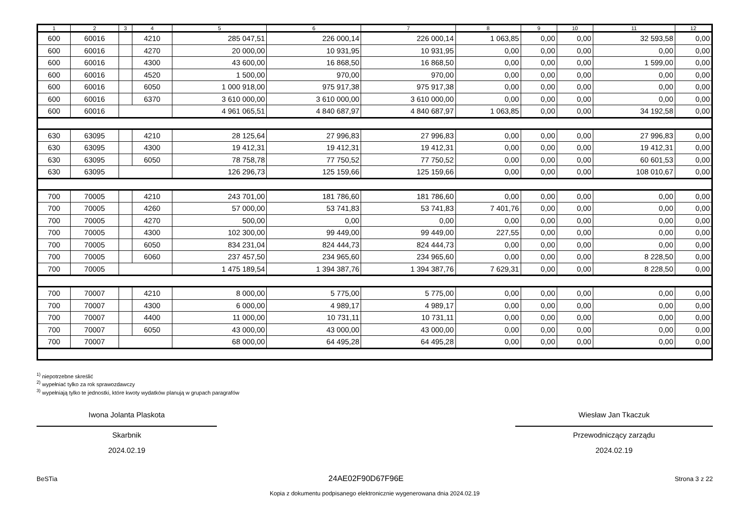| 1 | 2 | 3 | 4 | 5 | 6 | 7 | 8 | 9 | 10 | 11 | 12 |
| --- | --- | --- | --- | --- | --- | --- | --- | --- | --- | --- | --- |
| 600 | 60016 | | 4210 | 285 047,51 | 226 000,14 | 226 000,14 | 1 063,85 | 0,00 | 0,00 | 32 593,58 | 0,00 |
| 600 | 60016 | | 4270 | 20 000,00 | 10 931,95 | 10 931,95 | 0,00 | 0,00 | 0,00 | 0,00 | 0,00 |
| 600 | 60016 | | 4300 | 43 600,00 | 16 868,50 | 16 868,50 | 0,00 | 0,00 | 0,00 | 1 599,00 | 0,00 |
| 600 | 60016 | | 4520 | 1 500,00 | 970,00 | 970,00 | 0,00 | 0,00 | 0,00 | 0,00 | 0,00 |
| 600 | 60016 | | 6050 | 1 000 918,00 | 975 917,38 | 975 917,38 | 0,00 | 0,00 | 0,00 | 0,00 | 0,00 |
| 600 | 60016 | | 6370 | 3 610 000,00 | 3 610 000,00 | 3 610 000,00 | 0,00 | 0,00 | 0,00 | 0,00 | 0,00 |
| 600 | 60016 | | | 4 961 065,51 | 4 840 687,97 | 4 840 687,97 | 1 063,85 | 0,00 | 0,00 | 34 192,58 | 0,00 |
| 630 | 63095 | | 4210 | 28 125,64 | 27 996,83 | 27 996,83 | 0,00 | 0,00 | 0,00 | 27 996,83 | 0,00 |
| 630 | 63095 | | 4300 | 19 412,31 | 19 412,31 | 19 412,31 | 0,00 | 0,00 | 0,00 | 19 412,31 | 0,00 |
| 630 | 63095 | | 6050 | 78 758,78 | 77 750,52 | 77 750,52 | 0,00 | 0,00 | 0,00 | 60 601,53 | 0,00 |
| 630 | 63095 | | | 126 296,73 | 125 159,66 | 125 159,66 | 0,00 | 0,00 | 0,00 | 108 010,67 | 0,00 |
| 700 | 70005 | | 4210 | 243 701,00 | 181 786,60 | 181 786,60 | 0,00 | 0,00 | 0,00 | 0,00 | 0,00 |
| 700 | 70005 | | 4260 | 57 000,00 | 53 741,83 | 53 741,83 | 7 401,76 | 0,00 | 0,00 | 0,00 | 0,00 |
| 700 | 70005 | | 4270 | 500,00 | 0,00 | 0,00 | 0,00 | 0,00 | 0,00 | 0,00 | 0,00 |
| 700 | 70005 | | 4300 | 102 300,00 | 99 449,00 | 99 449,00 | 227,55 | 0,00 | 0,00 | 0,00 | 0,00 |
| 700 | 70005 | | 6050 | 834 231,04 | 824 444,73 | 824 444,73 | 0,00 | 0,00 | 0,00 | 0,00 | 0,00 |
| 700 | 70005 | | 6060 | 237 457,50 | 234 965,60 | 234 965,60 | 0,00 | 0,00 | 0,00 | 8 228,50 | 0,00 |
| 700 | 70005 | | | 1 475 189,54 | 1 394 387,76 | 1 394 387,76 | 7 629,31 | 0,00 | 0,00 | 8 228,50 | 0,00 |
| 700 | 70007 | | 4210 | 8 000,00 | 5 775,00 | 5 775,00 | 0,00 | 0,00 | 0,00 | 0,00 | 0,00 |
| 700 | 70007 | | 4300 | 6 000,00 | 4 989,17 | 4 989,17 | 0,00 | 0,00 | 0,00 | 0,00 | 0,00 |
| 700 | 70007 | | 4400 | 11 000,00 | 10 731,11 | 10 731,11 | 0,00 | 0,00 | 0,00 | 0,00 | 0,00 |
| 700 | 70007 | | 6050 | 43 000,00 | 43 000,00 | 43 000,00 | 0,00 | 0,00 | 0,00 | 0,00 | 0,00 |
| 700 | 70007 | | | 68 000,00 | 64 495,28 | 64 495,28 | 0,00 | 0,00 | 0,00 | 0,00 | 0,00 |
<sup>1)</sup> niepotrzebne skreślić
<sup>2)</sup> wypełniać tylko za rok sprawozdawczy
<sup>3)</sup> wypełniają tylko te jednostki, które kwoty wydatków planują w grupach paragrafów
Iwona Jolanta Plaskota
Skarbnik
2024.02.19
Wiesław Jan Tkaczuk
Przewodniczący zarządu
2024.02.19
BeSTia 24AE02F90D67F96E Strona 3 z 22
Kopia z dokumentu podpisanego elektronicznie wygenerowana dnia 2024.02.19